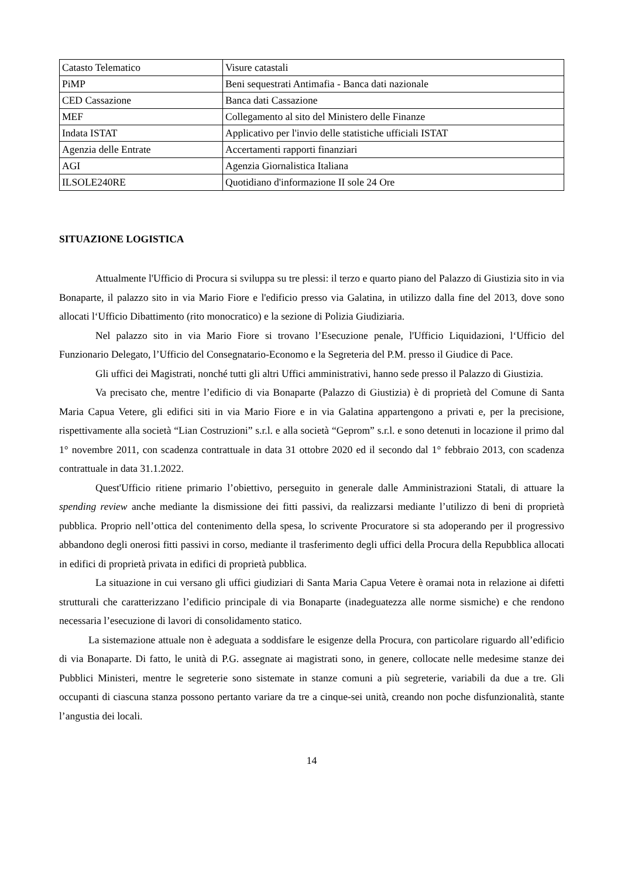| Catasto Telematico | Visure catastali |
| PiMP | Beni sequestrati Antimafia - Banca dati nazionale |
| CED Cassazione | Banca dati Cassazione |
| MEF | Collegamento al sito del Ministero delle Finanze |
| Indata ISTAT | Applicativo per l'invio delle statistiche ufficiali ISTAT |
| Agenzia delle Entrate | Accertamenti rapporti finanziari |
| AGI | Agenzia Giornalistica Italiana |
| ILSOLE240RE | Quotidiano d'informazione II sole 24 Ore |
SITUAZIONE LOGISTICA
Attualmente l'Ufficio di Procura si sviluppa su tre plessi: il terzo e quarto piano del Palazzo di Giustizia sito in via Bonaparte, il palazzo sito in via Mario Fiore e l'edificio presso via Galatina, in utilizzo dalla fine del 2013, dove sono allocati l‘Ufficio Dibattimento (rito monocratico) e la sezione di Polizia Giudiziaria.
Nel palazzo sito in via Mario Fiore si trovano l’Esecuzione penale, l'Ufficio Liquidazioni, l‘Ufficio del Funzionario Delegato, l’Ufficio del Consegnatario-Economo e la Segreteria del P.M. presso il Giudice di Pace.
Gli uffici dei Magistrati, nonché tutti gli altri Uffici amministrativi, hanno sede presso il Palazzo di Giustizia.
Va precisato che, mentre l’edificio di via Bonaparte (Palazzo di Giustizia) è di proprietà del Comune di Santa Maria Capua Vetere, gli edifici siti in via Mario Fiore e in via Galatina appartengono a privati e, per la precisione, rispettivamente alla società “Lian Costruzioni” s.r.l. e alla società “Geprom” s.r.l. e sono detenuti in locazione il primo dal 1° novembre 2011, con scadenza contrattuale in data 31 ottobre 2020 ed il secondo dal 1° febbraio 2013, con scadenza contrattuale in data 31.1.2022.
Quest'Ufficio ritiene primario l’obiettivo, perseguito in generale dalle Amministrazioni Statali, di attuare la spending review anche mediante la dismissione dei fitti passivi, da realizzarsi mediante l’utilizzo di beni di proprietà pubblica. Proprio nell’ottica del contenimento della spesa, lo scrivente Procuratore si sta adoperando per il progressivo abbandono degli onerosi fitti passivi in corso, mediante il trasferimento degli uffici della Procura della Repubblica allocati in edifici di proprietà privata in edifici di proprietà pubblica.
La situazione in cui versano gli uffici giudiziari di Santa Maria Capua Vetere è oramai nota in relazione ai difetti strutturali che caratterizzano l’edificio principale di via Bonaparte (inadeguatezza alle norme sismiche) e che rendono necessaria l’esecuzione di lavori di consolidamento statico.
La sistemazione attuale non è adeguata a soddisfare le esigenze della Procura, con particolare riguardo all’edificio di via Bonaparte. Di fatto, le unità di P.G. assegnate ai magistrati sono, in genere, collocate nelle medesime stanze dei Pubblici Ministeri, mentre le segreterie sono sistemate in stanze comuni a più segreterie, variabili da due a tre. Gli occupanti di ciascuna stanza possono pertanto variare da tre a cinque-sei unità, creando non poche disfunzionalità, stante l’angustia dei locali.
14